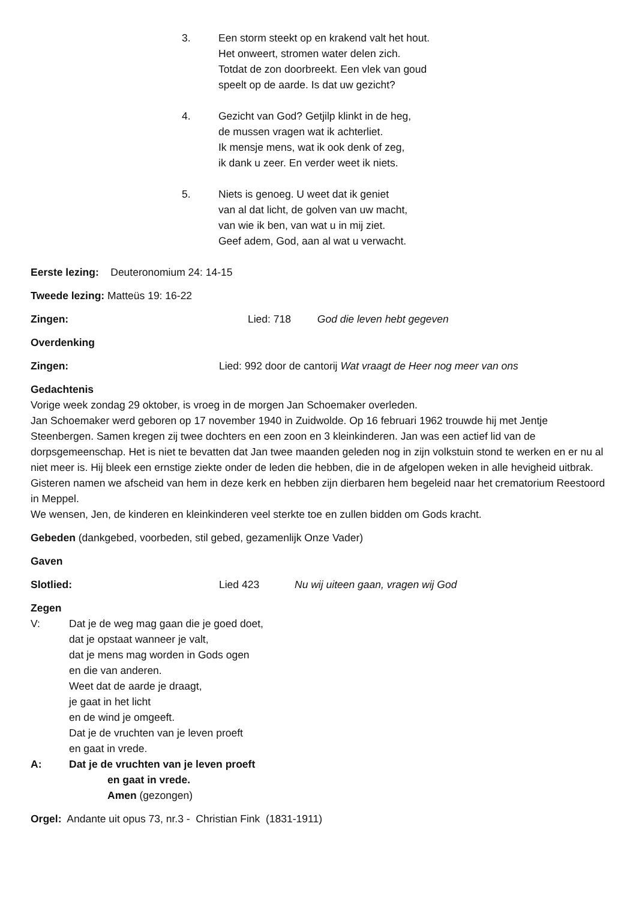3. Een storm steekt op en krakend valt het hout.
Het onweert, stromen water delen zich.
Totdat de zon doorbreekt. Een vlek van goud
speelt op de aarde. Is dat uw gezicht?
4. Gezicht van God? Getjilp klinkt in de heg,
de mussen vragen wat ik achterliet.
Ik mensje mens, wat ik ook denk of zeg,
ik dank u zeer. En verder weet ik niets.
5. Niets is genoeg. U weet dat ik geniet
van al dat licht, de golven van uw macht,
van wie ik ben, van wat u in mij ziet.
Geef adem, God, aan al wat u verwacht.
Eerste lezing: Deuteronomium 24: 14-15
Tweede lezing: Matteüs 19: 16-22
Zingen: Lied: 718 God die leven hebt gegeven
Overdenking
Zingen: Lied: 992 door de cantorij Wat vraagt de Heer nog meer van ons
Gedachtenis
Vorige week zondag 29 oktober, is vroeg in de morgen Jan Schoemaker overleden.
Jan Schoemaker werd geboren op 17 november 1940 in Zuidwolde. Op 16 februari 1962 trouwde hij met Jentje Steenbergen. Samen kregen zij twee dochters en een zoon en 3 kleinkinderen. Jan was een actief lid van de dorpsgemeenschap. Het is niet te bevatten dat Jan twee maanden geleden nog in zijn volkstuin stond te werken en er nu al niet meer is. Hij bleek een ernstige ziekte onder de leden die hebben, die in de afgelopen weken in alle hevigheid uitbrak.
Gisteren namen we afscheid van hem in deze kerk en hebben zijn dierbaren hem begeleid naar het crematorium Reestoord in Meppel.
We wensen, Jen, de kinderen en kleinkinderen veel sterkte toe en zullen bidden om Gods kracht.
Gebeden (dankgebed, voorbeden, stil gebed, gezamenlijk Onze Vader)
Gaven
Slotlied: Lied 423 Nu wij uiteen gaan, vragen wij God
Zegen
V: Dat je de weg mag gaan die je goed doet,
dat je opstaat wanneer je valt,
dat je mens mag worden in Gods ogen
en die van anderen.
Weet dat de aarde je draagt,
je gaat in het licht
en de wind je omgeeft.
Dat je de vruchten van je leven proeft
en gaat in vrede.
A: Dat je de vruchten van je leven proeft
en gaat in vrede.
Amen (gezongen)
Orgel: Andante uit opus 73, nr.3 - Christian Fink (1831-1911)